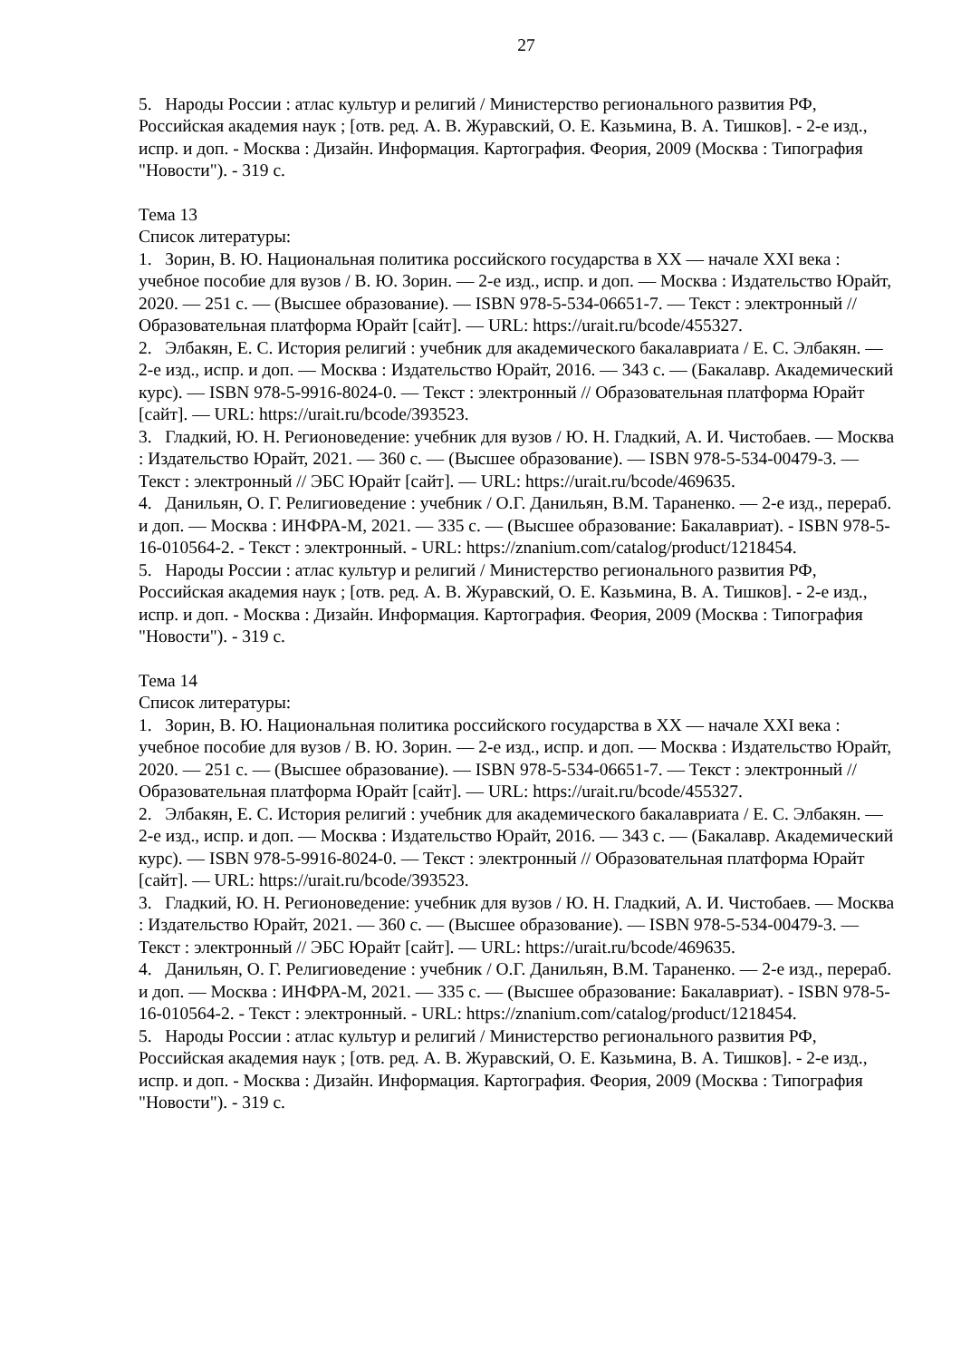27
5. Народы России : атлас культур и религий / Министерство регионального развития РФ, Российская академия наук ; [отв. ред. А. В. Журавский, О. Е. Казьмина, В. А. Тишков]. - 2-е изд., испр. и доп. - Москва : Дизайн. Информация. Картография. Феория, 2009 (Москва : Типография "Новости"). - 319 с.
Тема 13
Список литературы:
1. Зорин, В. Ю. Национальная политика российского государства в XX — начале XXI века : учебное пособие для вузов / В. Ю. Зорин. — 2-е изд., испр. и доп. — Москва : Издательство Юрайт, 2020. — 251 с. — (Высшее образование). — ISBN 978-5-534-06651-7. — Текст : электронный // Образовательная платформа Юрайт [сайт]. — URL: https://urait.ru/bcode/455327.
2. Элбакян, Е. С. История религий : учебник для академического бакалавриата / Е. С. Элбакян. — 2-е изд., испр. и доп. — Москва : Издательство Юрайт, 2016. — 343 с. — (Бакалавр. Академический курс). — ISBN 978-5-9916-8024-0. — Текст : электронный // Образовательная платформа Юрайт [сайт]. — URL: https://urait.ru/bcode/393523.
3. Гладкий, Ю. Н. Регионоведение: учебник для вузов / Ю. Н. Гладкий, А. И. Чистобаев. — Москва : Издательство Юрайт, 2021. — 360 с. — (Высшее образование). — ISBN 978-5-534-00479-3. — Текст : электронный // ЭБС Юрайт [сайт]. — URL: https://urait.ru/bcode/469635.
4. Данильян, О. Г. Религиоведение : учебник / О.Г. Данильян, В.М. Тараненко. — 2-е изд., перераб. и доп. — Москва : ИНФРА-М, 2021. — 335 с. — (Высшее образование: Бакалавриат). - ISBN 978-5-16-010564-2. - Текст : электронный. - URL: https://znanium.com/catalog/product/1218454.
5. Народы России : атлас культур и религий / Министерство регионального развития РФ, Российская академия наук ; [отв. ред. А. В. Журавский, О. Е. Казьмина, В. А. Тишков]. - 2-е изд., испр. и доп. - Москва : Дизайн. Информация. Картография. Феория, 2009 (Москва : Типография "Новости"). - 319 с.
Тема 14
Список литературы:
1. Зорин, В. Ю. Национальная политика российского государства в XX — начале XXI века : учебное пособие для вузов / В. Ю. Зорин. — 2-е изд., испр. и доп. — Москва : Издательство Юрайт, 2020. — 251 с. — (Высшее образование). — ISBN 978-5-534-06651-7. — Текст : электронный // Образовательная платформа Юрайт [сайт]. — URL: https://urait.ru/bcode/455327.
2. Элбакян, Е. С. История религий : учебник для академического бакалавриата / Е. С. Элбакян. — 2-е изд., испр. и доп. — Москва : Издательство Юрайт, 2016. — 343 с. — (Бакалавр. Академический курс). — ISBN 978-5-9916-8024-0. — Текст : электронный // Образовательная платформа Юрайт [сайт]. — URL: https://urait.ru/bcode/393523.
3. Гладкий, Ю. Н. Регионоведение: учебник для вузов / Ю. Н. Гладкий, А. И. Чистобаев. — Москва : Издательство Юрайт, 2021. — 360 с. — (Высшее образование). — ISBN 978-5-534-00479-3. — Текст : электронный // ЭБС Юрайт [сайт]. — URL: https://urait.ru/bcode/469635.
4. Данильян, О. Г. Религиоведение : учебник / О.Г. Данильян, В.М. Тараненко. — 2-е изд., перераб. и доп. — Москва : ИНФРА-М, 2021. — 335 с. — (Высшее образование: Бакалавриат). - ISBN 978-5-16-010564-2. - Текст : электронный. - URL: https://znanium.com/catalog/product/1218454.
5. Народы России : атлас культур и религий / Министерство регионального развития РФ, Российская академия наук ; [отв. ред. А. В. Журавский, О. Е. Казьмина, В. А. Тишков]. - 2-е изд., испр. и доп. - Москва : Дизайн. Информация. Картография. Феория, 2009 (Москва : Типография "Новости"). - 319 с.